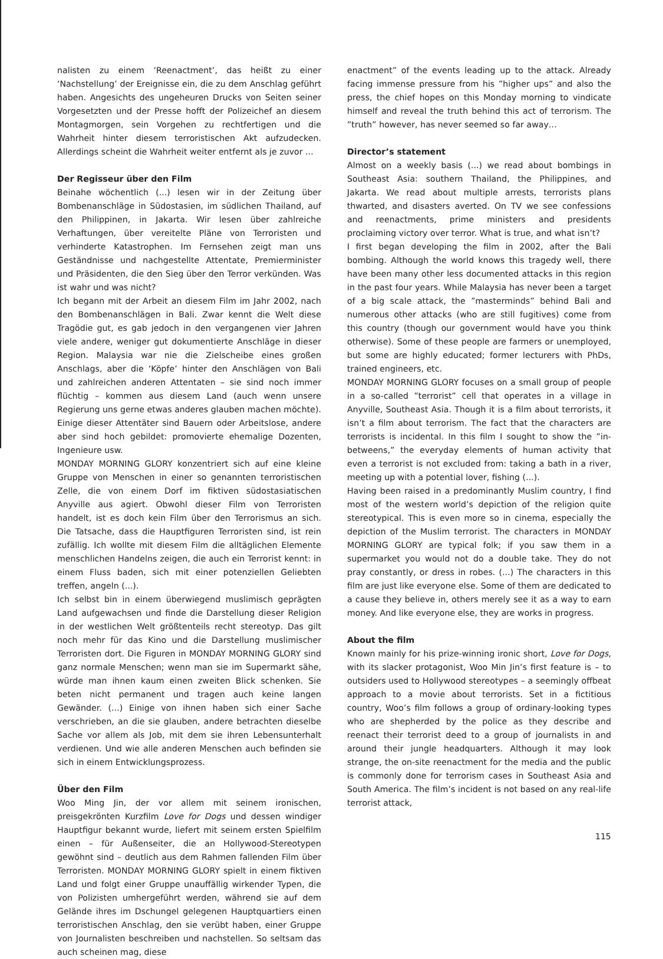nalisten zu einem ‘Reenactment’, das heißt zu einer ‘Nachstellung’ der Ereignisse ein, die zu dem Anschlag geführt haben. Angesichts des ungeheuren Drucks von Seiten seiner Vorgesetzten und der Presse hofft der Polizeichef an diesem Montagmorgen, sein Vorgehen zu rechtfertigen und die Wahrheit hinter diesem terroristischen Akt aufzudecken. Allerdings scheint die Wahrheit weiter entfernt als je zuvor ...
Der Regisseur über den Film
Beinahe wöchentlich (...) lesen wir in der Zeitung über Bombenanschläge in Südostasien, im südlichen Thailand, auf den Philippinen, in Jakarta. Wir lesen über zahlreiche Verhaftungen, über vereitelte Pläne von Terroristen und verhinderte Katastrophen. Im Fernsehen zeigt man uns Geständnisse und nachgestellte Attentate, Premierminister und Präsidenten, die den Sieg über den Terror verkünden. Was ist wahr und was nicht?
Ich begann mit der Arbeit an diesem Film im Jahr 2002, nach den Bombenanschlägen in Bali. Zwar kennt die Welt diese Tragödie gut, es gab jedoch in den vergangenen vier Jahren viele andere, weniger gut dokumentierte Anschläge in dieser Region. Malaysia war nie die Zielscheibe eines großen Anschlags, aber die ‘Köpfe’ hinter den Anschlägen von Bali und zahlreichen anderen Attentaten – sie sind noch immer flüchtig – kommen aus diesem Land (auch wenn unsere Regierung uns gerne etwas anderes glauben machen möchte). Einige dieser Attentäter sind Bauern oder Arbeitslose, andere aber sind hoch gebildet: promovierte ehemalige Dozenten, Ingenieure usw.
MONDAY MORNING GLORY konzentriert sich auf eine kleine Gruppe von Menschen in einer so genannten terroristischen Zelle, die von einem Dorf im fiktiven südostasiatischen Anyville aus agiert. Obwohl dieser Film von Terroristen handelt, ist es doch kein Film über den Terrorismus an sich. Die Tatsache, dass die Hauptfiguren Terroristen sind, ist rein zufällig. Ich wollte mit diesem Film die alltäglichen Elemente menschlichen Handelns zeigen, die auch ein Terrorist kennt: in einem Fluss baden, sich mit einer potenziellen Geliebten treffen, angeln (...).
Ich selbst bin in einem überwiegend muslimisch geprägten Land aufgewachsen und finde die Darstellung dieser Religion in der westlichen Welt größtenteils recht stereotyp. Das gilt noch mehr für das Kino und die Darstellung muslimischer Terroristen dort. Die Figuren in MONDAY MORNING GLORY sind ganz normale Menschen; wenn man sie im Supermarkt sähe, würde man ihnen kaum einen zweiten Blick schenken. Sie beten nicht permanent und tragen auch keine langen Gewänder. (...) Einige von ihnen haben sich einer Sache verschrieben, an die sie glauben, andere betrachten dieselbe Sache vor allem als Job, mit dem sie ihren Lebensunterhalt verdienen. Und wie alle anderen Menschen auch befinden sie sich in einem Entwicklungsprozess.
Über den Film
Woo Ming Jin, der vor allem mit seinem ironischen, preisgekrönten Kurzfilm Love for Dogs und dessen windiger Hauptfigur bekannt wurde, liefert mit seinem ersten Spielfilm einen – für Außenseiter, die an Hollywood-Stereotypen gewöhnt sind – deutlich aus dem Rahmen fallenden Film über Terroristen. MONDAY MORNING GLORY spielt in einem fiktiven Land und folgt einer Gruppe unauffällig wirkender Typen, die von Polizisten umhergeführt werden, während sie auf dem Gelände ihres im Dschungel gelegenen Hauptquartiers einen terroristischen Anschlag, den sie verübt haben, einer Gruppe von Journalisten beschreiben und nachstellen. So seltsam das auch scheinen mag, diese
enactment” of the events leading up to the attack. Already facing immense pressure from his ”higher ups” and also the press, the chief hopes on this Monday morning to vindicate himself and reveal the truth behind this act of terrorism. The ”truth” however, has never seemed so far away…
Director’s statement
Almost on a weekly basis (...) we read about bombings in Southeast Asia: southern Thailand, the Philippines, and Jakarta. We read about multiple arrests, terrorists plans thwarted, and disasters averted. On TV we see confessions and reenactments, prime ministers and presidents proclaiming victory over terror. What is true, and what isn’t?
I first began developing the film in 2002, after the Bali bombing. Although the world knows this tragedy well, there have been many other less documented attacks in this region in the past four years. While Malaysia has never been a target of a big scale attack, the ”masterminds” behind Bali and numerous other attacks (who are still fugitives) come from this country (though our government would have you think otherwise). Some of these people are farmers or unemployed, but some are highly educated; former lecturers with PhDs, trained engineers, etc.
MONDAY MORNING GLORY focuses on a small group of people in a so-called ”terrorist” cell that operates in a village in Anyville, Southeast Asia. Though it is a film about terrorists, it isn’t a film about terrorism. The fact that the characters are terrorists is incidental. In this film I sought to show the ”in-betweens,” the everyday elements of human activity that even a terrorist is not excluded from: taking a bath in a river, meeting up with a potential lover, fishing (...).
Having been raised in a predominantly Muslim country, I find most of the western world’s depiction of the religion quite stereotypical. This is even more so in cinema, especially the depiction of the Muslim terrorist. The characters in MONDAY MORNING GLORY are typical folk; if you saw them in a supermarket you would not do a double take. They do not pray constantly, or dress in robes. (...) The characters in this film are just like everyone else. Some of them are dedicated to a cause they believe in, others merely see it as a way to earn money. And like everyone else, they are works in progress.
About the film
Known mainly for his prize-winning ironic short, Love for Dogs, with its slacker protagonist, Woo Min Jin’s first feature is – to outsiders used to Hollywood stereotypes – a seemingly offbeat approach to a movie about terrorists. Set in a fictitious country, Woo’s film follows a group of ordinary-looking types who are shepherded by the police as they describe and reenact their terrorist deed to a group of journalists in and around their jungle headquarters. Although it may look strange, the on-site reenactment for the media and the public is commonly done for terrorism cases in Southeast Asia and South America. The film’s incident is not based on any real-life terrorist attack,
115